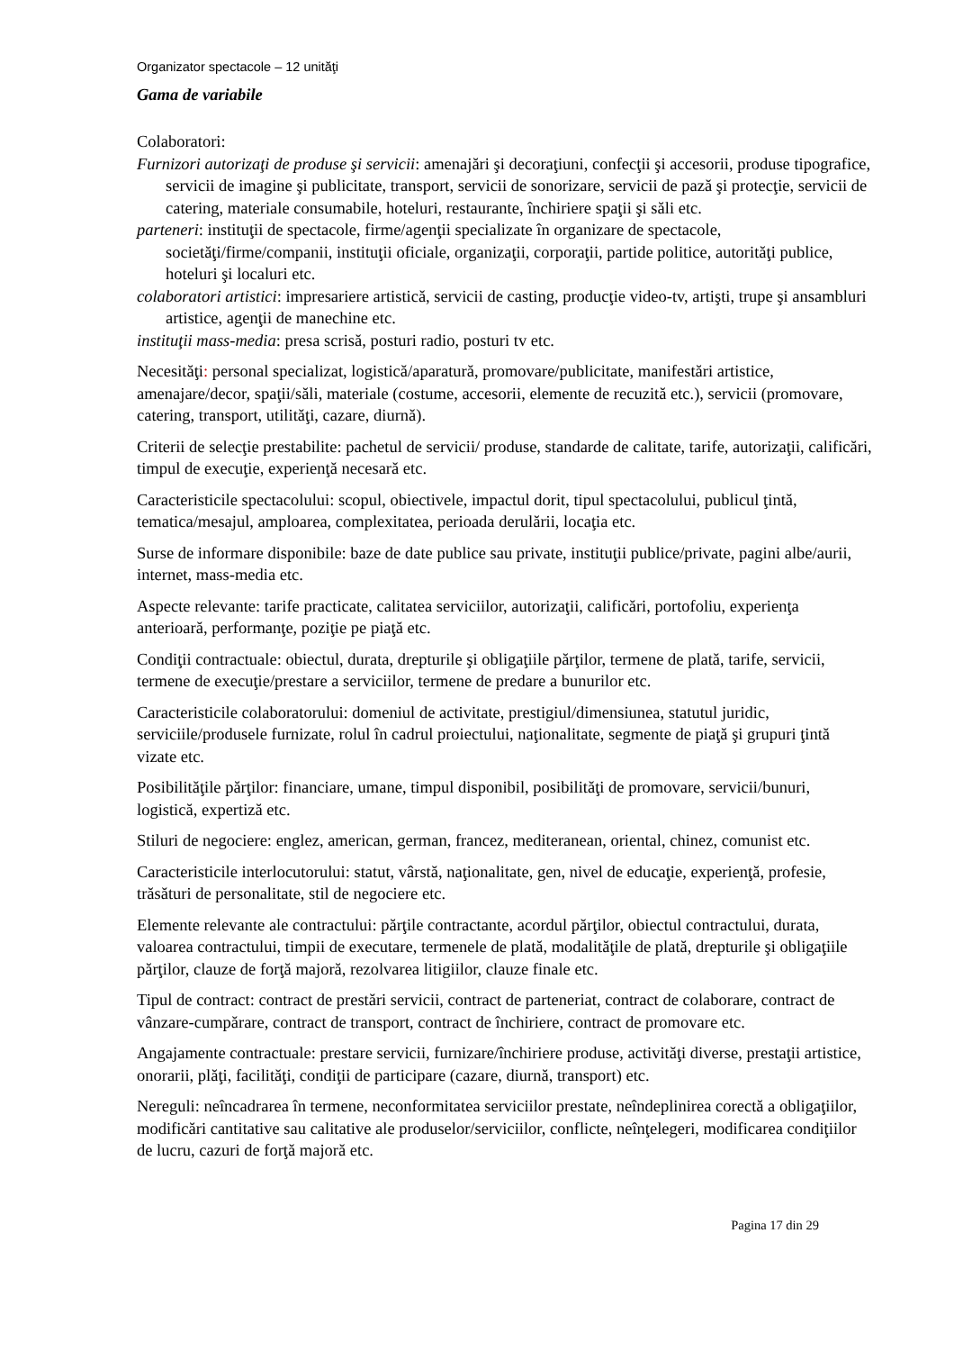Organizator spectacole – 12 unităţi
Gama de variabile
Colaboratori:
Furnizori autorizaţi de produse şi servicii: amenajări şi decoraţiuni, confecţii şi accesorii, produse tipografice, servicii de imagine şi publicitate, transport, servicii de sonorizare, servicii de pază şi protecţie, servicii de catering, materiale consumabile, hoteluri, restaurante, închiriere spaţii şi săli etc.
parteneri: instituţii de spectacole, firme/agenţii specializate în organizare de spectacole, societăţi/firme/companii, instituţii oficiale, organizaţii, corporaţii, partide politice, autorităţi publice, hoteluri şi localuri etc.
colaboratori artistici: impresariere artistică, servicii de casting, producţie video-tv, artişti, trupe şi ansambluri artistice, agenţii de manechine etc.
instituţii mass-media: presa scrisă, posturi radio, posturi tv etc.
Necesităţi: personal specializat, logistică/aparatură, promovare/publicitate, manifestări artistice, amenajare/decor, spaţii/săli, materiale (costume, accesorii, elemente de recuzită etc.), servicii (promovare, catering, transport, utilităţi, cazare, diurnă).
Criterii de selecţie prestabilite: pachetul de servicii/ produse, standarde de calitate, tarife, autorizaţii, calificări, timpul de execuţie, experienţă necesară etc.
Caracteristicile spectacolului: scopul, obiectivele, impactul dorit, tipul spectacolului, publicul ţintă, tematica/mesajul, amploarea, complexitatea, perioada derulării, locaţia etc.
Surse de informare disponibile: baze de date publice sau private, instituţii publice/private, pagini albe/aurii, internet, mass-media etc.
Aspecte relevante: tarife practicate, calitatea serviciilor, autorizaţii, calificări, portofoliu, experienţa anterioară, performanţe, poziţie pe piaţă etc.
Condiţii contractuale: obiectul, durata, drepturile şi obligaţiile părţilor, termene de plată, tarife, servicii, termene de execuţie/prestare a serviciilor, termene de predare a bunurilor etc.
Caracteristicile colaboratorului: domeniul de activitate, prestigiul/dimensiunea, statutul juridic, serviciile/produsele furnizate, rolul în cadrul proiectului, naţionalitate, segmente de piaţă şi grupuri ţintă vizate etc.
Posibilităţile părţilor: financiare, umane, timpul disponibil, posibilităţi de promovare, servicii/bunuri, logistică, expertiză etc.
Stiluri de negociere: englez, american, german, francez, mediteranean, oriental, chinez, comunist etc.
Caracteristicile interlocutorului: statut, vârstă, naţionalitate, gen, nivel de educaţie, experienţă, profesie, trăsături de personalitate, stil de negociere etc.
Elemente relevante ale contractului: părţile contractante, acordul părţilor, obiectul contractului, durata, valoarea contractului, timpii de executare, termenele de plată, modalităţile de plată, drepturile şi obligaţiile părţilor, clauze de forţă majoră, rezolvarea litigiilor, clauze finale etc.
Tipul de contract: contract de prestări servicii, contract de parteneriat, contract de colaborare, contract de vânzare-cumpărare, contract de transport, contract de închiriere, contract de promovare etc.
Angajamente contractuale: prestare servicii, furnizare/închiriere produse, activităţi diverse, prestaţii artistice, onorarii, plăţi, facilităţi, condiţii de participare (cazare, diurnă, transport) etc.
Nereguli: neîncadrarea în termene, neconformitatea serviciilor prestate, neîndeplinirea corectă a obligaţiilor, modificări cantitative sau calitative ale produselor/serviciilor, conflicte, neînţelegeri, modificarea condiţiilor de lucru, cazuri de forţă majoră etc.
Pagina 17 din 29